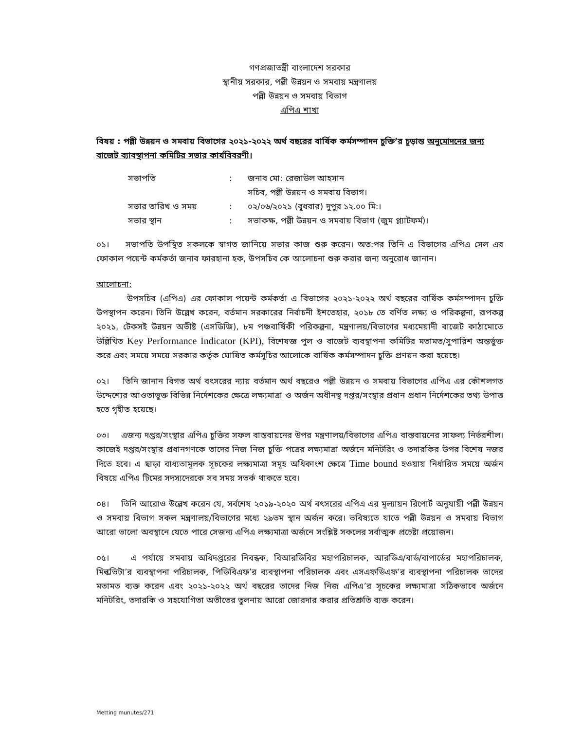গণপ্রজাতন্ত্রী বাংলাদেশ সরকার
স্থানীয় সরকার, পল্লী উন্নয়ন ও সমবায় মন্ত্রণালয়
পল্লী উন্নয়ন ও সমবায় বিভাগ
এপিএ শাখা
বিষয় : পল্লী উন্নয়ন ও সমবায় বিভাগের ২০২১-২০২২ অর্থ বছরের বার্ষিক কর্মসম্পাদন চুক্তি’র চূড়ান্ত অনুমোদনের জন্য বাজেট ব্যাবস্থাপনা কমিটির সভার কার্যবিবরণী।
| সভাপতি | : | জনাব মো: রেজাউল আহসান সচিব, পল্লী উন্নয়ন ও সমবায় বিভাগ। |
| সভার তারিখ ও সময় | : | ০২/০৬/২০২১ (বুধবার) দুপুর ১২.০০ মি:। |
| সভার স্থান | : | সভাকক্ষ, পল্লী উন্নয়ন ও সমবায় বিভাগ (জুম প্ল্যাটফর্ম)। |
০১। সভাপতি উপস্থিত সকলকে স্বাগত জানিয়ে সভার কাজ শুরু করেন। অত:পর তিনি এ বিভাগের এপিএ সেল এর ফোকাল পয়েন্ট কর্মকর্তা জনাব ফারহানা হক, উপসচিব কে আলোচনা শুরু করার জন্য অনুরোধ জানান।
আলোচনা:
উপসচিব (এপিএ) এর ফোকাল পয়েন্ট কর্মকর্তা এ বিভাগের ২০২১-২০২২ অর্থ বছরের বার্ষিক কর্মসম্পাদন চুক্তি উপস্থাপন করেন। তিনি উল্লেখ করেন, বর্তমান সরকারের নির্বাচনী ইশতেহার, ২০১৮ তে বর্ণিত লক্ষ্য ও পরিকল্পনা, রূপকল্প ২০২১, টেকসই উন্নয়ন অভীষ্ট (এসডিজি), ৮ম পঞ্চবার্ষিকী পরিকল্পনা, মন্ত্রণালয়/বিভাগের মধ্যমেয়াদী বাজেট কাঠামোতে উল্লিখিত Key Performance Indicator (KPI), বিশেষজ্ঞ পুল ও বাজেট ব্যবস্থাপনা কমিটির মতামত/সুপারিশ অন্তর্ভুক্ত করে এবং সময়ে সময়ে সরকার কর্তৃক ঘোষিত কর্মসূচির আলোকে বার্ষিক কর্মসম্পাদন চুক্তি প্রণয়ন করা হয়েছে।
০২। তিনি জানান বিগত অর্থ বৎসরের ন্যায় বর্তমান অর্থ বছরেও পল্লী উন্নয়ন ও সমবায় বিভাগের এপিএ এর কৌশলগত উদ্দেশ্যের আওতাভুক্ত বিভিন্ন নির্দেশকের ক্ষেত্রে লক্ষ্যমাত্রা ও অর্জন অধীনস্থ দপ্তর/সংস্থার প্রধান প্রধান নির্দেশকের তথ্য উপাত্ত হতে গৃহীত হয়েছে।
০৩। এজন্য দপ্তর/সংস্থার এপিএ চুক্তির সফল বাস্তবায়নের উপর মন্ত্রণালয়/বিভাগের এপিএ বাস্তবায়নের সাফল্য নির্ভরশীল। কাজেই দপ্তর/সংস্থার প্রধানগণকে তাদের নিজ নিজ চুক্তি পত্রের লক্ষ্যমাত্রা অর্জনে মনিটরিং ও তদারকির উপর বিশেষ নজর দিতে হবে। এ ছাড়া বাধ্যতামূলক সূচকের লক্ষ্যমাত্রা সমূহ অধিকাংশ ক্ষেত্রে Time bound হওয়ায় নির্ধারিত সময়ে অর্জন বিষয়ে এপিএ টিমের সদস্যদেরকে সব সময় সতর্ক থাকতে হবে।
০৪। তিনি আরোও উল্লেখ করেন যে, সর্বশেষ ২০১৯-২০২০ অর্থ বৎসরের এপিএ এর মূল্যায়ন রিপোর্ট অনুযায়ী পল্লী উন্নয়ন ও সমবায় বিভাগ সকল মন্ত্রণালয়/বিভাগের মধ্যে ২৯তম স্থান অর্জন করে। ভবিষ্যতে যাতে পল্লী উন্নয়ন ও সমবায় বিভাগ আরো ভালো অবস্থানে যেতে পারে সেজন্য এপিএ লক্ষ্যমাত্রা অর্জনে সংশ্লিষ্ট সকলের সর্বাত্মক প্রচেষ্টা প্রয়োজন।
০৫। এ পর্যায়ে সমবায় অধিদপ্তরের নিবন্ধক, বিআরডিবির মহাপরিচালক, আরডিএ/বার্ড/বাপার্ডের মহাপরিচালক, মিল্কভিটা’র ব্যবস্থাপনা পরিচালক, পিডিবিএফ’র ব্যবস্থাপনা পরিচালক এবং এসএফডিএফ’র ব্যবস্থাপনা পরিচালক তাদের মতামত ব্যক্ত করেন এবং ২০২১-২০২২ অর্থ বছরের তাদের নিজ নিজ এপিএ’র সূচকের লক্ষ্যমাত্রা সঠিকভাবে অর্জনে মনিটরিং, তদারকি ও সহযোগিতা অতীতের তুলনায় আরো জোরদার করার প্রতিশ্রুতি ব্যক্ত করেন।
Metting munutes/271